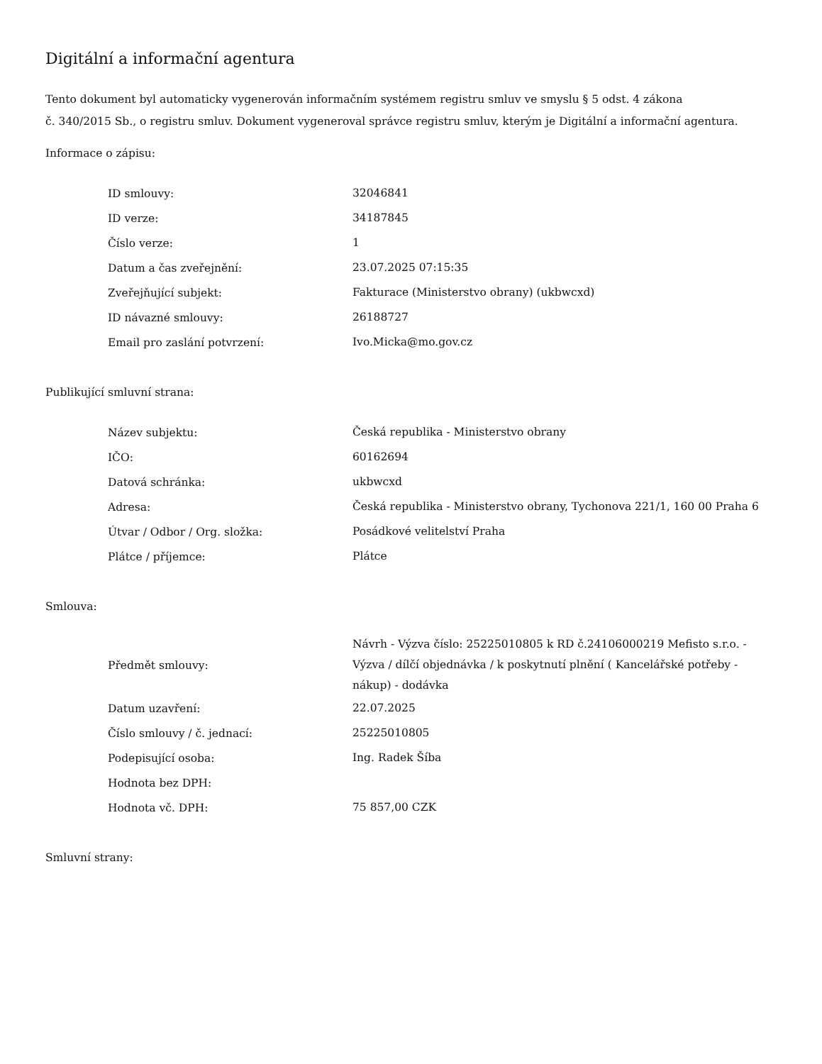Digitální a informační agentura
Tento dokument byl automaticky vygenerován informačním systémem registru smluv ve smyslu § 5 odst. 4 zákona
č. 340/2015 Sb., o registru smluv. Dokument vygeneroval správce registru smluv, kterým je Digitální a informační agentura.
Informace o zápisu:
| ID smlouvy: | 32046841 |
| ID verze: | 34187845 |
| Číslo verze: | 1 |
| Datum a čas zveřejnění: | 23.07.2025 07:15:35 |
| Zveřejňující subjekt: | Fakturace (Ministerstvo obrany) (ukbwcxd) |
| ID návazné smlouvy: | 26188727 |
| Email pro zaslání potvrzení: | Ivo.Micka@mo.gov.cz |
Publikující smluvní strana:
| Název subjektu: | Česká republika - Ministerstvo obrany |
| IČO: | 60162694 |
| Datová schránka: | ukbwcxd |
| Adresa: | Česká republika - Ministerstvo obrany, Tychonova 221/1, 160 00 Praha 6 |
| Útvar / Odbor / Org. složka: | Posádkové velitelství Praha |
| Plátce / příjemce: | Plátce |
Smlouva:
| Předmět smlouvy: | Návrh - Výzva číslo: 25225010805 k RD č.24106000219 Mefisto s.r.o. - Výzva / dílčí objednávka / k poskytnutí plnění ( Kancelářské potřeby - nákup) - dodávka |
| Datum uzavření: | 22.07.2025 |
| Číslo smlouvy / č. jednací: | 25225010805 |
| Podepisující osoba: | Ing. Radek Šíba |
| Hodnota bez DPH: | |
| Hodnota vč. DPH: | 75 857,00 CZK |
Smluvní strany: